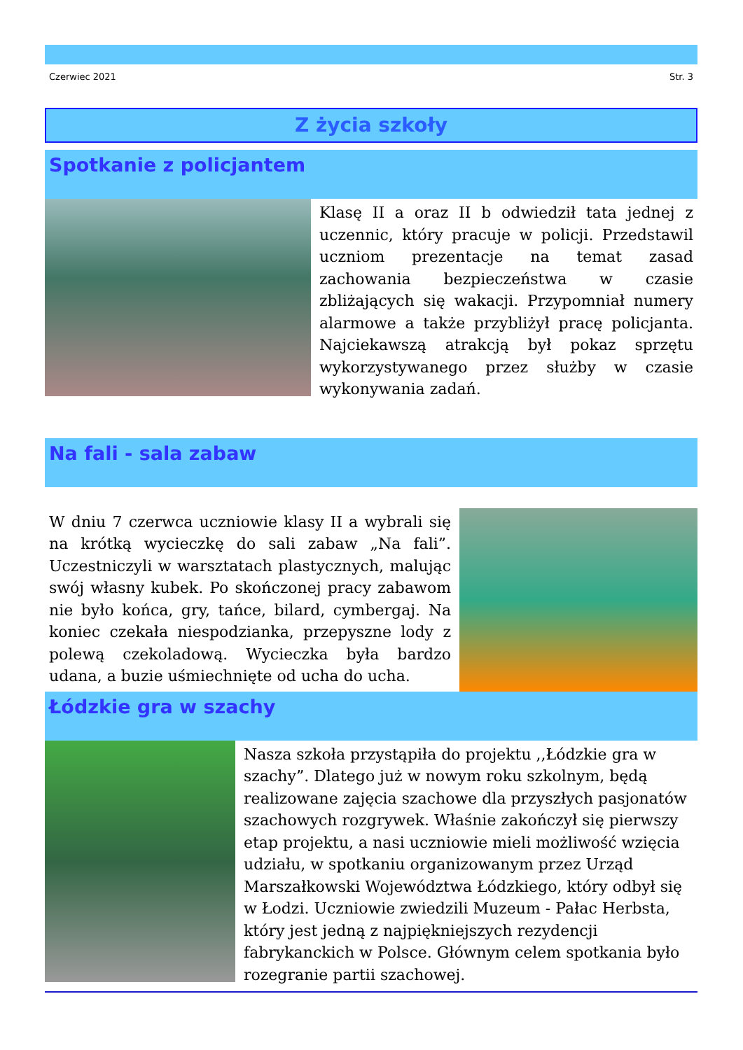Czerwiec 2021 Str. 3
Z życia szkoły
Spotkanie z policjantem
Klasę II a oraz II b odwiedził tata jednej z uczennic, który pracuje w policji. Przedstawil uczniom prezentacje na temat zasad zachowania bezpieczeństwa w czasie zbliżających się wakacji. Przypomniał numery alarmowe a także przybliżył pracę policjanta. Najciekawszą atrakcją był pokaz sprzętu wykorzystywanego przez służby w czasie wykonywania zadań.
Na fali - sala zabaw
W dniu 7 czerwca uczniowie klasy II a wybrali się na krótką wycieczkę do sali zabaw „Na fali”. Uczestniczyli w warsztatach plastycznych, malując swój własny kubek. Po skończonej pracy zabawom nie było końca, gry, tańce, bilard, cymbergaj. Na koniec czekała niespodzianka, przepyszne lody z polewą czekoladową. Wycieczka była bardzo udana, a buzie uśmiechnięte od ucha do ucha.
Łódzkie gra w szachy
Nasza szkoła przystąpiła do projektu ,,Łódzkie gra w szachy”. Dlatego już w nowym roku szkolnym, będą realizowane zajęcia szachowe dla przyszłych pasjonatów szachowych rozgrywek. Właśnie zakończył się pierwszy etap projektu, a nasi uczniowie mieli możliwość wzięcia udziału, w spotkaniu organizowanym przez Urząd Marszałkowski Województwa Łódzkiego, który odbył się w Łodzi. Uczniowie zwiedzili Muzeum - Pałac Herbsta, który jest jedną z najpiękniejszych rezydencji fabrykanckich w Polsce. Głównym celem spotkania było rozegranie partii szachowej.